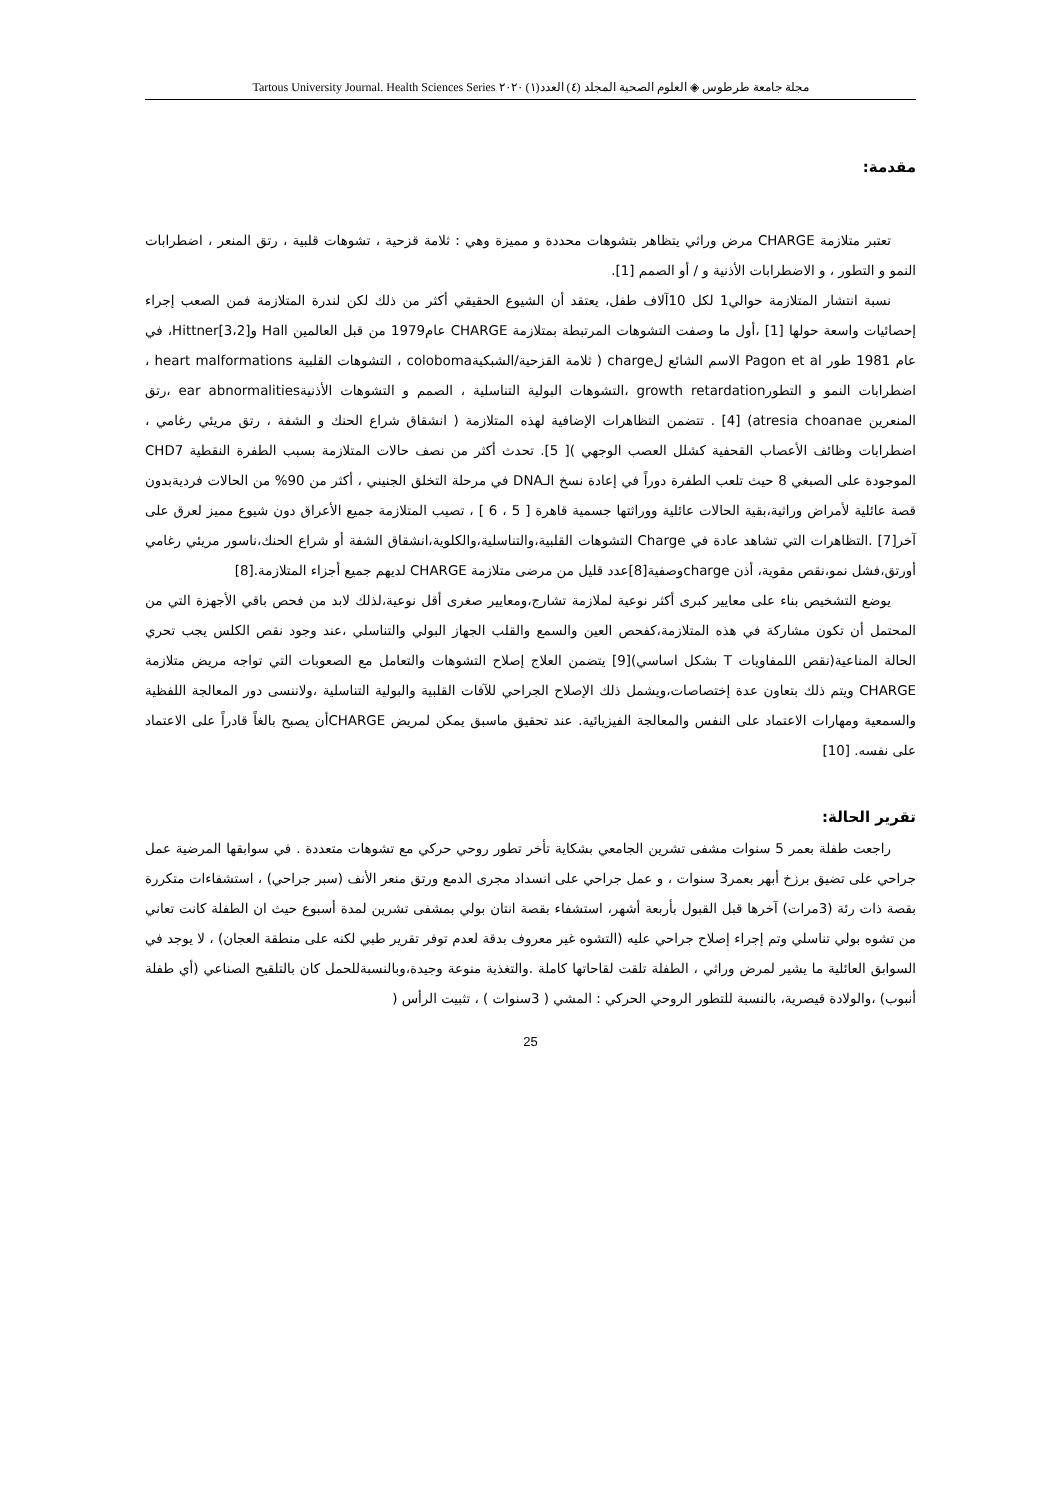مجلة جامعة طرطوس ◈ العلوم الصحية المجلد (٤) العدد(١) ٢٠٢٠ Tartous University Journal. Health Sciences Series
مقدمة:
تعتبر متلازمة CHARGE مرض وراثي يتظاهر بتشوهات محددة و مميزة وهي : ثلامة قزحية ، تشوهات قلبية ، رتق المنعر ، اضطرابات النمو و التطور ، و الاضطرابات الأذنية و / أو الصمم [1].
نسبة انتشار المتلازمة حوالي1 لكل 10آلاف طفل، يعتقد أن الشيوع الحقيقي أكثر من ذلك لكن لندرة المتلازمة فمن الصعب إجراء إحصائيات واسعة حولها [1] ،أول ما وصفت التشوهات المرتبطة بمتلازمة CHARGE عام1979 من قبل العالمين Hall وHittner[3،2]، في عام 1981 طور Pagon et al الاسم الشائع لcharge ( ثلامة القزحية/الشبكيةcoloboma ، التشوهات القلبية heart malformations ، اضطرابات النمو و التطورgrowth retardation ،التشوهات البولية التناسلية ، الصمم و التشوهات الأذنيةear abnormalities ،رتق المنعرين atresia choanae) [4] . تتضمن التظاهرات الإضافية لهذه المتلازمة ( انشقاق شراع الحنك و الشفة ، رتق مريئي رغامي ، اضطرابات وظائف الأعصاب القحفية كشلل العصب الوجهي )[ 5]. تحدث أكثر من نصف حالات المتلازمة بسبب الطفرة النقطية CHD7 الموجودة على الصبغي 8 حيث تلعب الطفرة دوراً في إعادة نسخ الـDNA في مرحلة التخلق الجنيني ، أكثر من 90% من الحالات فرديةبدون قصة عائلية لأمراض وراثية،بقية الحالات عائلية ووراثتها جسمية قاهرة [ 5 ، 6 ] ، تصيب المتلازمة جميع الأعراق دون شيوع مميز لعرق على آخر[7] .التظاهرات التي تشاهد عادة في Charge التشوهات القلبية،والتناسلية،والكلوية،انشقاق الشفة أو شراع الحنك،ناسور مريئي رغامي أورتق،فشل نمو،نقص مقوية، أذن chargeوصفية[8]عدد قليل من مرضى متلازمة CHARGE لديهم جميع أجزاء المتلازمة.[8]
يوضع التشخيص بناء على معايير كبرى أكثر نوعية لملازمة تشارج،ومعايير صغرى أقل نوعية،لذلك لابد من فحص باقي الأجهزة التي من المحتمل أن تكون مشاركة في هذه المتلازمة،كفحص العين والسمع والقلب الجهاز البولي والتناسلي ،عند وجود نقص الكلس يجب تحري الحالة المناعية(نقص اللمفاويات T بشكل اساسي)[9] يتضمن العلاج إصلاح التشوهات والتعامل مع الصعوبات التي تواجه مريض متلازمة CHARGE ويتم ذلك بتعاون عدة إختصاصات،ويشمل ذلك الإصلاح الجراحي للآفات القلبية والبولية التناسلية ،ولاننسى دور المعالجة اللفظية والسمعية ومهارات الاعتماد على النفس والمعالجة الفيزيائية. عند تحقيق ماسبق يمكن لمريض CHARGEأن يصبح بالغاً قادراً على الاعتماد على نفسه. [10]
تقرير الحالة:
راجعت طفلة بعمر 5 سنوات مشفى تشرين الجامعي بشكاية تأخر تطور روحي حركي مع تشوهات متعددة . في سوابقها المرضية عمل جراحي على تضيق برزخ أبهر بعمر3 سنوات ، و عمل جراحي على انسداد مجرى الدمع ورتق منعر الأنف (سبر جراحي) ، استشفاءات متكررة بقصة ذات رئة (3مرات) آخرها قبل القبول بأربعة أشهر، استشفاء بقصة انتان بولي بمشفى تشرين لمدة أسبوع حيث ان الطفلة كانت تعاني من تشوه بولي تناسلي وتم إجراء إصلاح جراحي عليه (التشوه غير معروف بدقة لعدم توفر تقرير طبي لكنه على منطقة العجان) ، لا يوجد في السوابق العائلية ما يشير لمرض وراثي ، الطفلة تلقت لقاحاتها كاملة .والتغذية منوعة وجيدة،وبالنسبةللحمل كان بالتلقيح الصناعي (أي طفلة أنبوب) ،والولادة قيصرية، بالنسبة للتطور الروحي الحركي : المشي ( 3سنوات ) ، تثبيت الرأس (
25